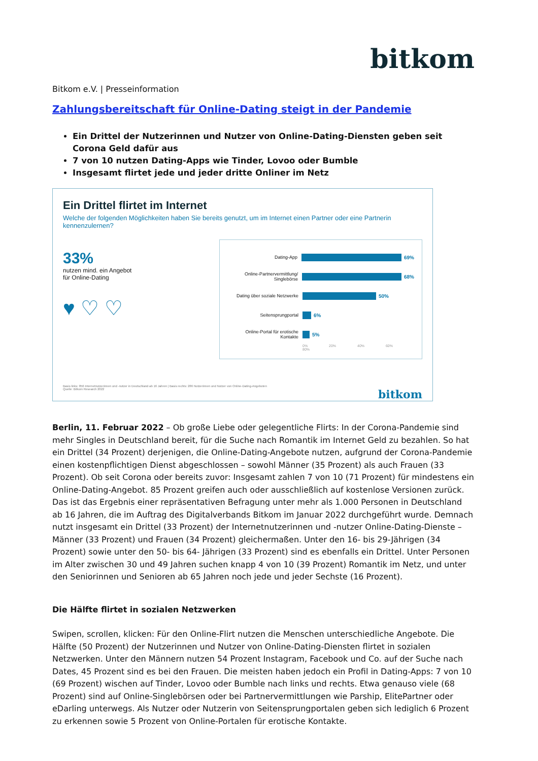bitkom
Bitkom e.V. | Presseinformation
Zahlungsbereitschaft für Online-Dating steigt in der Pandemie
Ein Drittel der Nutzerinnen und Nutzer von Online-Dating-Diensten geben seit Corona Geld dafür aus
7 von 10 nutzen Dating-Apps wie Tinder, Lovoo oder Bumble
Insgesamt flirtet jede und jeder dritte Onliner im Netz
Ein Drittel flirtet im Internet
Welche der folgenden Möglichkeiten haben Sie bereits genutzt, um im Internet einen Partner oder eine Partnerin kennenzulernen?
33%
nutzen mind. ein Angebot
für Online-Dating
♥ ♡ ♡
Dating-App 69%
Online-Partnervermittlung/ Singlebörse 68%
Dating über soziale Netzwerke 50%
Seitensprungportal 6%
Online-Portal für erotische Kontakte 5%
0% 20% 40% 60% 80%
Basis links: 856 Internetnutzerinnen und -nutzer in Deutschland ab 16 Jahren | Basis rechts: 286 Nutzerinnen und Nutzer von Online-Dating-Angeboten
Quelle: Bitkom Research 2022 bitkom
Berlin, 11. Februar 2022 – Ob große Liebe oder gelegentliche Flirts: In der Corona-Pandemie sind mehr Singles in Deutschland bereit, für die Suche nach Romantik im Internet Geld zu bezahlen. So hat ein Drittel (34 Prozent) derjenigen, die Online-Dating-Angebote nutzen, aufgrund der Corona-Pandemie einen kostenpflichtigen Dienst abgeschlossen – sowohl Männer (35 Prozent) als auch Frauen (33 Prozent). Ob seit Corona oder bereits zuvor: Insgesamt zahlen 7 von 10 (71 Prozent) für mindestens ein Online-Dating-Angebot. 85 Prozent greifen auch oder ausschließlich auf kostenlose Versionen zurück. Das ist das Ergebnis einer repräsentativen Befragung unter mehr als 1.000 Personen in Deutschland ab 16 Jahren, die im Auftrag des Digitalverbands Bitkom im Januar 2022 durchgeführt wurde. Demnach nutzt insgesamt ein Drittel (33 Prozent) der Internetnutzerinnen und -nutzer Online-Dating-Dienste – Männer (33 Prozent) und Frauen (34 Prozent) gleichermaßen. Unter den 16- bis 29-Jährigen (34 Prozent) sowie unter den 50- bis 64- Jährigen (33 Prozent) sind es ebenfalls ein Drittel. Unter Personen im Alter zwischen 30 und 49 Jahren suchen knapp 4 von 10 (39 Prozent) Romantik im Netz, und unter den Seniorinnen und Senioren ab 65 Jahren noch jede und jeder Sechste (16 Prozent).
Die Hälfte flirtet in sozialen Netzwerken
Swipen, scrollen, klicken: Für den Online-Flirt nutzen die Menschen unterschiedliche Angebote. Die Hälfte (50 Prozent) der Nutzerinnen und Nutzer von Online-Dating-Diensten flirtet in sozialen Netzwerken. Unter den Männern nutzen 54 Prozent Instagram, Facebook und Co. auf der Suche nach Dates, 45 Prozent sind es bei den Frauen. Die meisten haben jedoch ein Profil in Dating-Apps: 7 von 10 (69 Prozent) wischen auf Tinder, Lovoo oder Bumble nach links und rechts. Etwa genauso viele (68 Prozent) sind auf Online-Singlebörsen oder bei Partnervermittlungen wie Parship, ElitePartner oder eDarling unterwegs. Als Nutzer oder Nutzerin von Seitensprungportalen geben sich lediglich 6 Prozent zu erkennen sowie 5 Prozent von Online-Portalen für erotische Kontakte.